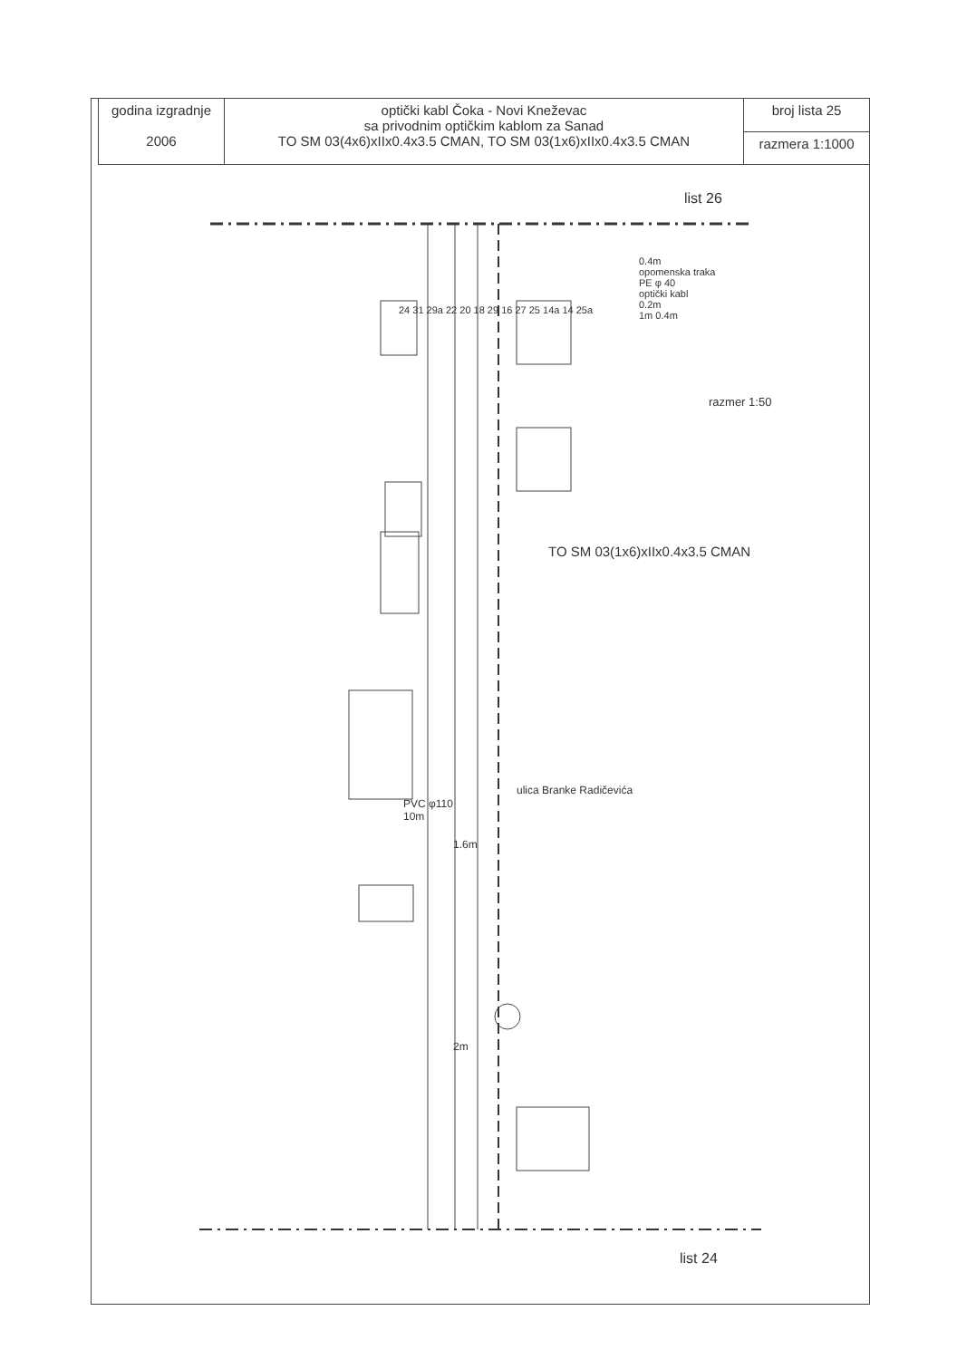| godina izgradnje 2006 | optički kabl Čoka - Novi Kneževac sa privodnim optičkim kablom za Sanad TO SM 03(4x6)xIIx0.4x3.5 CMAN, TO SM 03(1x6)xIIx0.4x3.5 CMAN | broj lista 25 |
| | | razmera 1:1000 |
list 26
0.4m
opomenska traka
PE φ 40
optički kabl
0.2m
1m 0.4m
razmer 1:50
TO SM 03(1x6)xIIx0.4x3.5 CMAN
ulica Branke Radičevića
PVC φ110
10m
1.6m
2m
24 31 29a 22 20 18 29 16 27 25 14a 14 25a
list 24